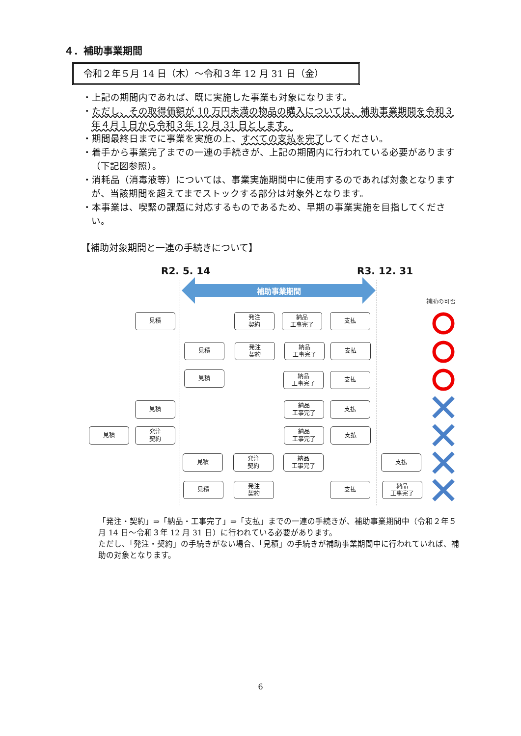４．補助事業期間
令和２年５月 14 日（木）～令和３年 12 月 31 日（金）
・上記の期間内であれば、既に実施した事業も対象になります。
・ただし、その取得価額が 10 万円未満の物品の購入については、補助事業期間を令和３年４月１日から令和３年 12 月 31 日とします。
・期間最終日までに事業を実施の上、すべての支払を完了してください。
・着手から事業完了までの一連の手続きが、上記の期間内に行われている必要があります（下記図参照）。
・消耗品（消毒液等）については、事業実施期間中に使用するのであれば対象となりますが、当該期間を超えてまでストックする部分は対象外となります。
・本事業は、喫緊の課題に対応するものであるため、早期の事業実施を目指してください。
【補助対象期間と一連の手続きについて】
R2. 5. 14 R3. 12. 31
補助事業期間
補助の可否
見積
発注
契約
納品
工事完了
支払
見積
発注
契約
納品
工事完了
支払
見積
納品
工事完了
支払
見積
納品
工事完了
支払
見積
発注
契約
納品
工事完了
支払
見積
発注
契約
納品
工事完了
支払
見積
発注
契約
支払
納品
工事完了
「発注・契約」⇒「納品・工事完了」⇒「支払」までの一連の手続きが、補助事業期間中（令和２年５月 14 日～令和３年 12 月 31 日）に行われている必要があります。
ただし、「発注・契約」の手続きがない場合、「見積」の手続きが補助事業期間中に行われていれば、補助の対象となります。
6